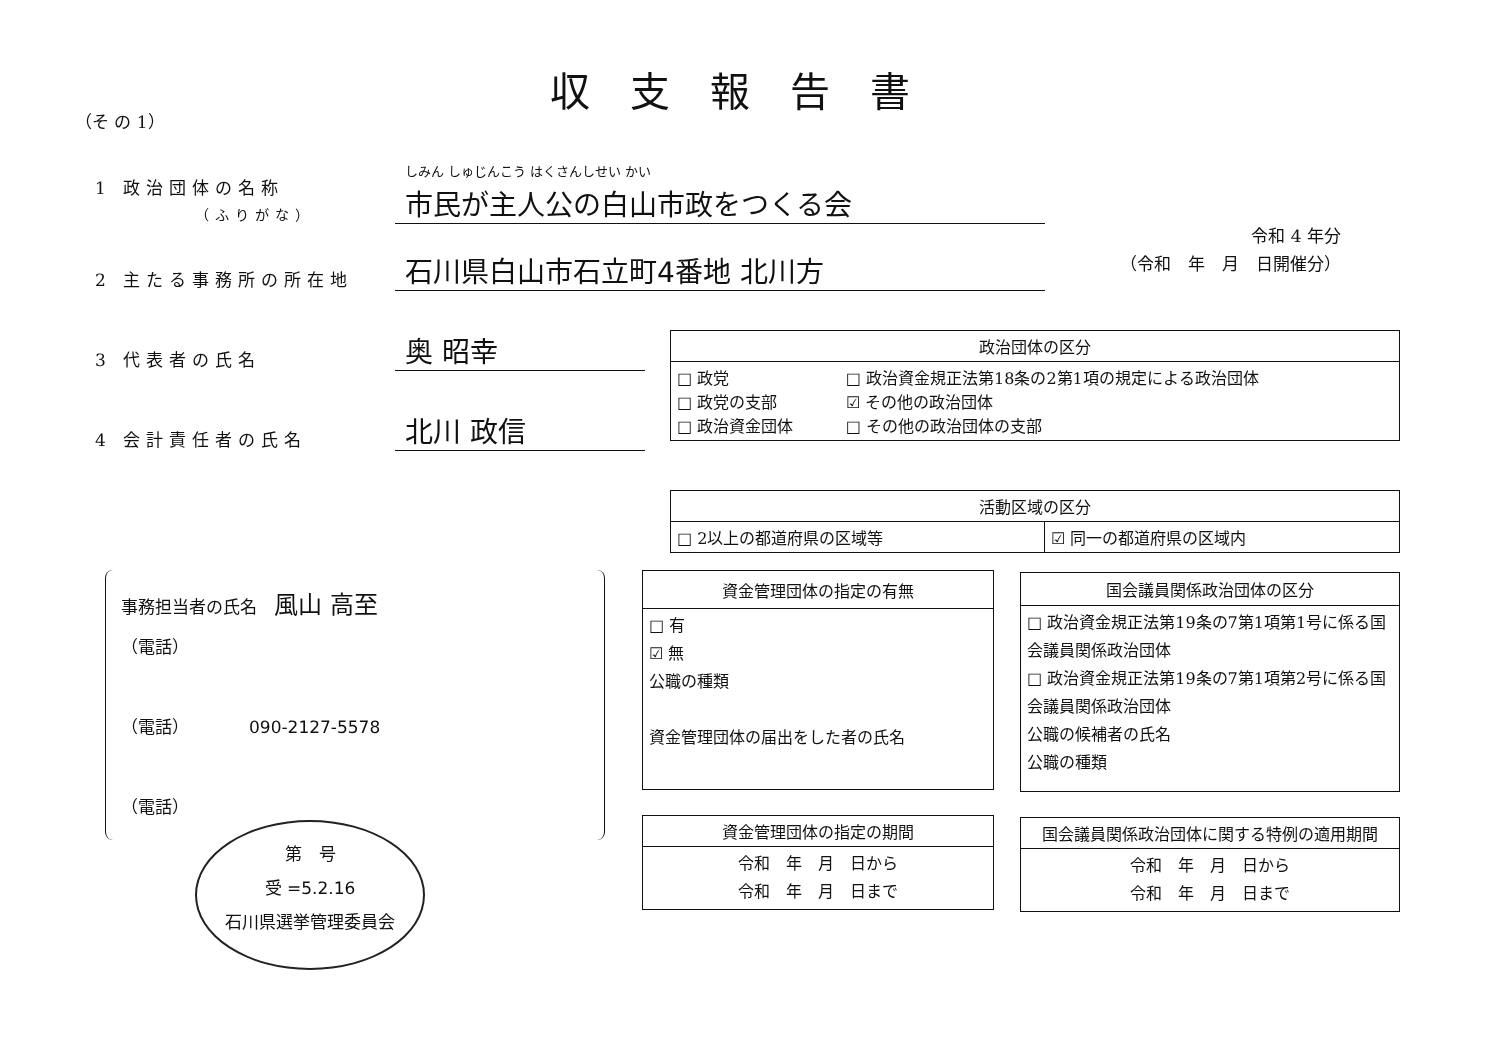収支報告書
（そ の 1）
1 政治団体の名称
（ふりがな）
しみん しゅじんこう はくさんしせい かい
市民が主人公の白山市政をつくる会
2 主たる事務所の所在地
石川県白山市石立町4番地 北川方
3 代表者の氏名
奥 昭幸
4 会計責任者の氏名
北川 政信
令和 4 年分
（令和　年　月　日開催分）
| 政治団体の区分 | |
| --- | --- |
| □ 政党 □ 政党の支部 □ 政治資金団体 | □ 政治資金規正法第18条の2第1項の規定による政治団体 ☑ その他の政治団体 □ その他の政治団体の支部 |
| 活動区域の区分 | |
| --- | --- |
| □ 2以上の都道府県の区域等 | ☑ 同一の都道府県の区域内 |
事務担当者の氏名　風山 高至
（電話）
（電話） 090-2127-5578
（電話）
| 資金管理団体の指定の有無 |
| --- |
| □ 有 ☑ 無 公職の種類 資金管理団体の届出をした者の氏名 |
| 国会議員関係政治団体の区分 |
| --- |
| □ 政治資金規正法第19条の7第1項第1号に係る国会議員関係政治団体 □ 政治資金規正法第19条の7第1項第2号に係る国会議員関係政治団体 公職の候補者の氏名 公職の種類 |
| 資金管理団体の指定の期間 |
| --- |
| 令和 年 月 日から 令和 年 月 日まで |
| 国会議員関係政治団体に関する特例の適用期間 |
| --- |
| 令和 年 月 日から 令和 年 月 日まで |
第　号
受 =5.2.16
石川県選挙管理委員会